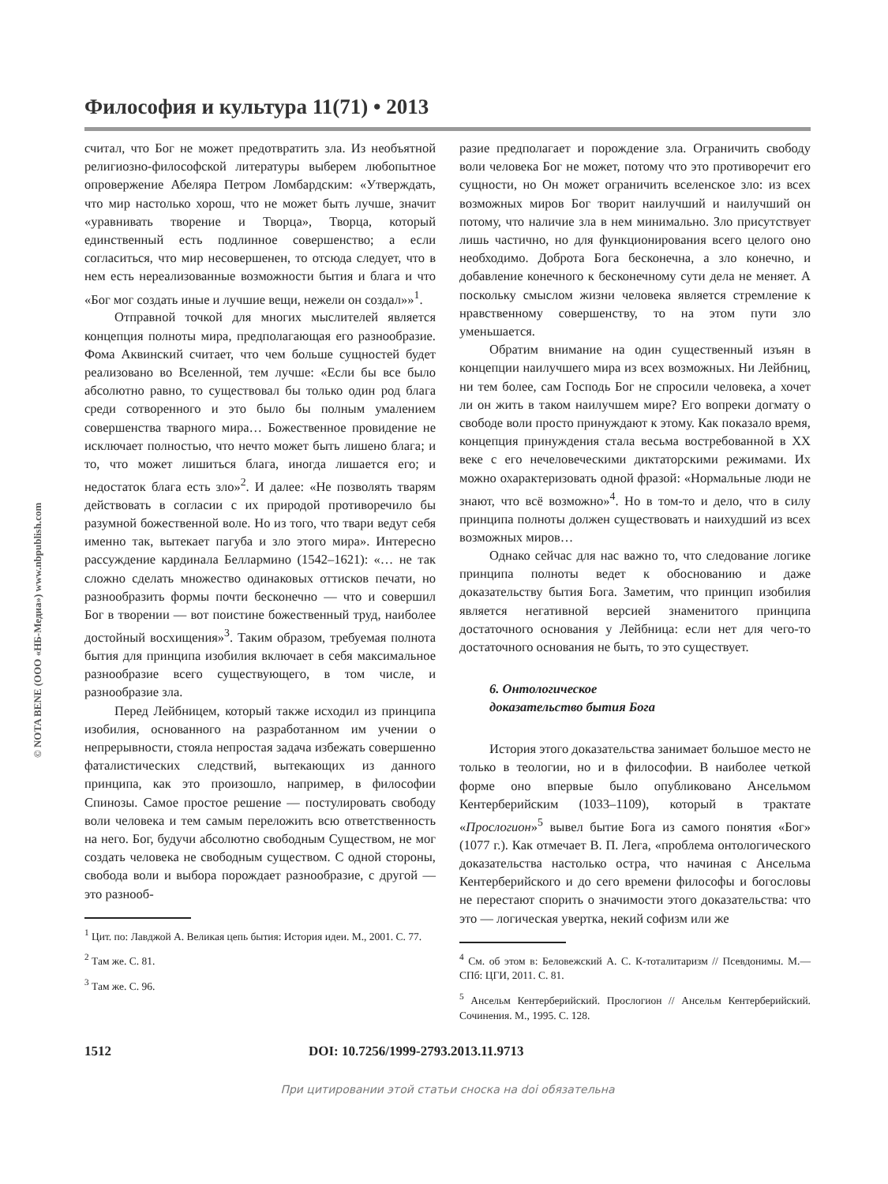© NOTA BENE (ООО «НБ-Медиа») www.nbpublish.com
Философия и культура 11(71) • 2013
считал, что Бог не может предотвратить зла. Из необъятной религиозно-философской литературы выберем любопытное опровержение Абеляра Петром Ломбардским: «Утверждать, что мир настолько хорош, что не может быть лучше, значит «уравнивать творение и Творца», Творца, который единственный есть подлинное совершенство; а если согласиться, что мир несовершенен, то отсюда следует, что в нем есть нереализованные возможности бытия и блага и что «Бог мог создать иные и лучшие вещи, нежели он создал»»<sup>1</sup>.
Отправной точкой для многих мыслителей является концепция полноты мира, предполагающая его разнообразие. Фома Аквинский считает, что чем больше сущностей будет реализовано во Вселенной, тем лучше: «Если бы все было абсолютно равно, то существовал бы только один род блага среди сотворенного и это было бы полным умалением совершенства тварного мира… Божественное провидение не исключает полностью, что нечто может быть лишено блага; и то, что может лишиться блага, иногда лишается его; и недостаток блага есть зло»<sup>2</sup>. И далее: «Не позволять тварям действовать в согласии с их природой противоречило бы разумной божественной воле. Но из того, что твари ведут себя именно так, вытекает пагуба и зло этого мира». Интересно рассуждение кардинала Беллармино (1542–1621): «… не так сложно сделать множество одинаковых оттисков печати, но разнообразить формы почти бесконечно — что и совершил Бог в творении — вот поистине божественный труд, наиболее достойный восхищения»<sup>3</sup>. Таким образом, требуемая полнота бытия для принципа изобилия включает в себя максимальное разнообразие всего существующего, в том числе, и разнообразие зла.
Перед Лейбницем, который также исходил из принципа изобилия, основанного на разработанном им учении о непрерывности, стояла непростая задача избежать совершенно фаталистических следствий, вытекающих из данного принципа, как это произошло, например, в философии Спинозы. Самое простое решение — постулировать свободу воли человека и тем самым переложить всю ответственность на него. Бог, будучи абсолютно свободным Существом, не мог создать человека не свободным существом. С одной стороны, свобода воли и выбора порождает разнообразие, с другой — это разнооб-
<sup>1</sup> Цит. по: Лавджой А. Великая цепь бытия: История идеи. М., 2001. С. 77.
<sup>2</sup> Там же. С. 81.
<sup>3</sup> Там же. С. 96.
разие предполагает и порождение зла. Ограничить свободу воли человека Бог не может, потому что это противоречит его сущности, но Он может ограничить вселенское зло: из всех возможных миров Бог творит наилучший и наилучший он потому, что наличие зла в нем минимально. Зло присутствует лишь частично, но для функционирования всего целого оно необходимо. Доброта Бога бесконечна, а зло конечно, и добавление конечного к бесконечному сути дела не меняет. А поскольку смыслом жизни человека является стремление к нравственному совершенству, то на этом пути зло уменьшается.
Обратим внимание на один существенный изъян в концепции наилучшего мира из всех возможных. Ни Лейбниц, ни тем более, сам Господь Бог не спросили человека, а хочет ли он жить в таком наилучшем мире? Его вопреки догмату о свободе воли просто принуждают к этому. Как показало время, концепция принуждения стала весьма востребованной в XX веке с его нечеловеческими диктаторскими режимами. Их можно охарактеризовать одной фразой: «Нормальные люди не знают, что всё возможно»<sup>4</sup>. Но в том-то и дело, что в силу принципа полноты должен существовать и наихудший из всех возможных миров…
Однако сейчас для нас важно то, что следование логике принципа полноты ведет к обоснованию и даже доказательству бытия Бога. Заметим, что принцип изобилия является негативной версией знаменитого принципа достаточного основания у Лейбница: если нет для чего-то достаточного основания не быть, то это существует.
6. Онтологическое
доказательство бытия Бога
История этого доказательства занимает большое место не только в теологии, но и в философии. В наиболее четкой форме оно впервые было опубликовано Ансельмом Кентерберийским (1033–1109), который в трактате «Прослогион»<sup>5</sup> вывел бытие Бога из самого понятия «Бог» (1077 г.). Как отмечает В. П. Лега, «проблема онтологического доказательства настолько остра, что начиная с Ансельма Кентерберийского и до сего времени философы и богословы не перестают спорить о значимости этого доказательства: что это — логическая увертка, некий софизм или же
<sup>4</sup> См. об этом в: Беловежский А. С. К-тоталитаризм // Псевдонимы. М.— СПб: ЦГИ, 2011. С. 81.
<sup>5</sup> Ансельм Кентерберийский. Прослогион // Ансельм Кентерберийский. Сочинения. М., 1995. С. 128.
1512 DOI: 10.7256/1999-2793.2013.11.9713
При цитировании этой статьи сноска на doi обязательна